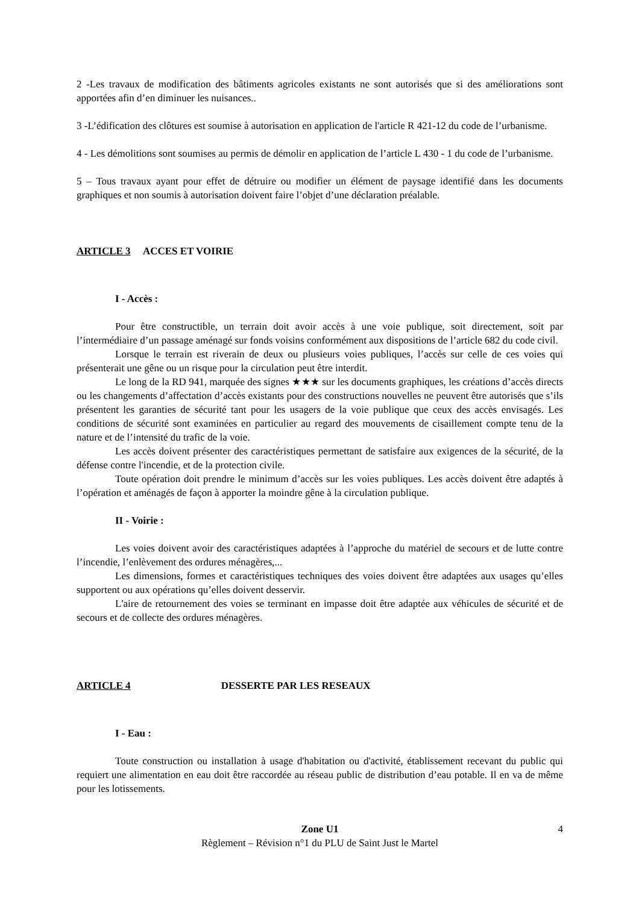2 -Les travaux de modification des bâtiments agricoles existants ne sont autorisés que si des améliorations sont apportées afin d’en diminuer les nuisances..
3 -L’édification des clôtures est soumise à autorisation en application de l'article R 421-12 du code de l’urbanisme.
4 - Les démolitions sont soumises au permis de démolir en application de l’article L 430 - 1 du code de l’urbanisme.
5 – Tous travaux ayant pour effet de détruire ou modifier un élément de paysage identifié dans les documents graphiques et non soumis à autorisation doivent faire l’objet d’une déclaration préalable.
ARTICLE 3 ACCES ET VOIRIE
I - Accès :
Pour être constructible, un terrain doit avoir accès à une voie publique, soit directement, soit par l’intermédiaire d’un passage aménagé sur fonds voisins conformément aux dispositions de l’article 682 du code civil.
Lorsque le terrain est riverain de deux ou plusieurs voies publiques, l’accès sur celle de ces voies qui présenterait une gêne ou un risque pour la circulation peut être interdit.
Le long de la RD 941, marquée des signes ★★★ sur les documents graphiques, les créations d’accès directs ou les changements d’affectation d’accès existants pour des constructions nouvelles ne peuvent être autorisés que s’ils présentent les garanties de sécurité tant pour les usagers de la voie publique que ceux des accès envisagés. Les conditions de sécurité sont examinées en particulier au regard des mouvements de cisaillement compte tenu de la nature et de l’intensité du trafic de la voie.
Les accès doivent présenter des caractéristiques permettant de satisfaire aux exigences de la sécurité, de la défense contre l'incendie, et de la protection civile.
Toute opération doit prendre le minimum d’accès sur les voies publiques. Les accès doivent être adaptés à l’opération et aménagés de façon à apporter la moindre gêne à la circulation publique.
II - Voirie :
Les voies doivent avoir des caractéristiques adaptées à l’approche du matériel de secours et de lutte contre l’incendie, l’enlèvement des ordures ménagères,...
Les dimensions, formes et caractéristiques techniques des voies doivent être adaptées aux usages qu’elles supportent ou aux opérations qu’elles doivent desservir.
L'aire de retournement des voies se terminant en impasse doit être adaptée aux véhicules de sécurité et de secours et de collecte des ordures ménagères.
ARTICLE 4 DESSERTE PAR LES RESEAUX
I - Eau :
Toute construction ou installation à usage d'habitation ou d'activité, établissement recevant du public qui requiert une alimentation en eau doit être raccordée au réseau public de distribution d’eau potable. Il en va de même pour les lotissements.
Zone U1 4
Règlement – Révision n°1 du PLU de Saint Just le Martel